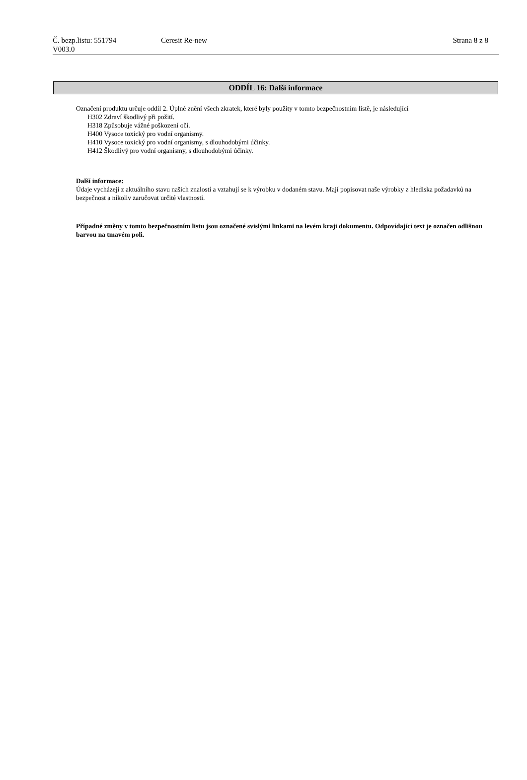Č. bezp.listu: 551794 Ceresit Re-new Strana 8 z 8
V003.0
ODDÍL 16: Další informace
Označení produktu určuje oddíl 2. Úplné znění všech zkratek, které byly použity v tomto bezpečnostním listě, je následující
H302 Zdraví škodlivý při požití.
H318 Způsobuje vážné poškození očí.
H400 Vysoce toxický pro vodní organismy.
H410 Vysoce toxický pro vodní organismy, s dlouhodobými účinky.
H412 Škodlivý pro vodní organismy, s dlouhodobými účinky.
Další informace:
Údaje vycházejí z aktuálního stavu našich znalostí a vztahují se k výrobku v dodaném stavu. Mají popisovat naše výrobky z hlediska požadavků na bezpečnost a nikoliv zaručovat určité vlastnosti.
Případné změny v tomto bezpečnostním listu jsou označené svislými linkami na levém kraji dokumentu. Odpovídající text je označen odlišnou barvou na tmavém poli.